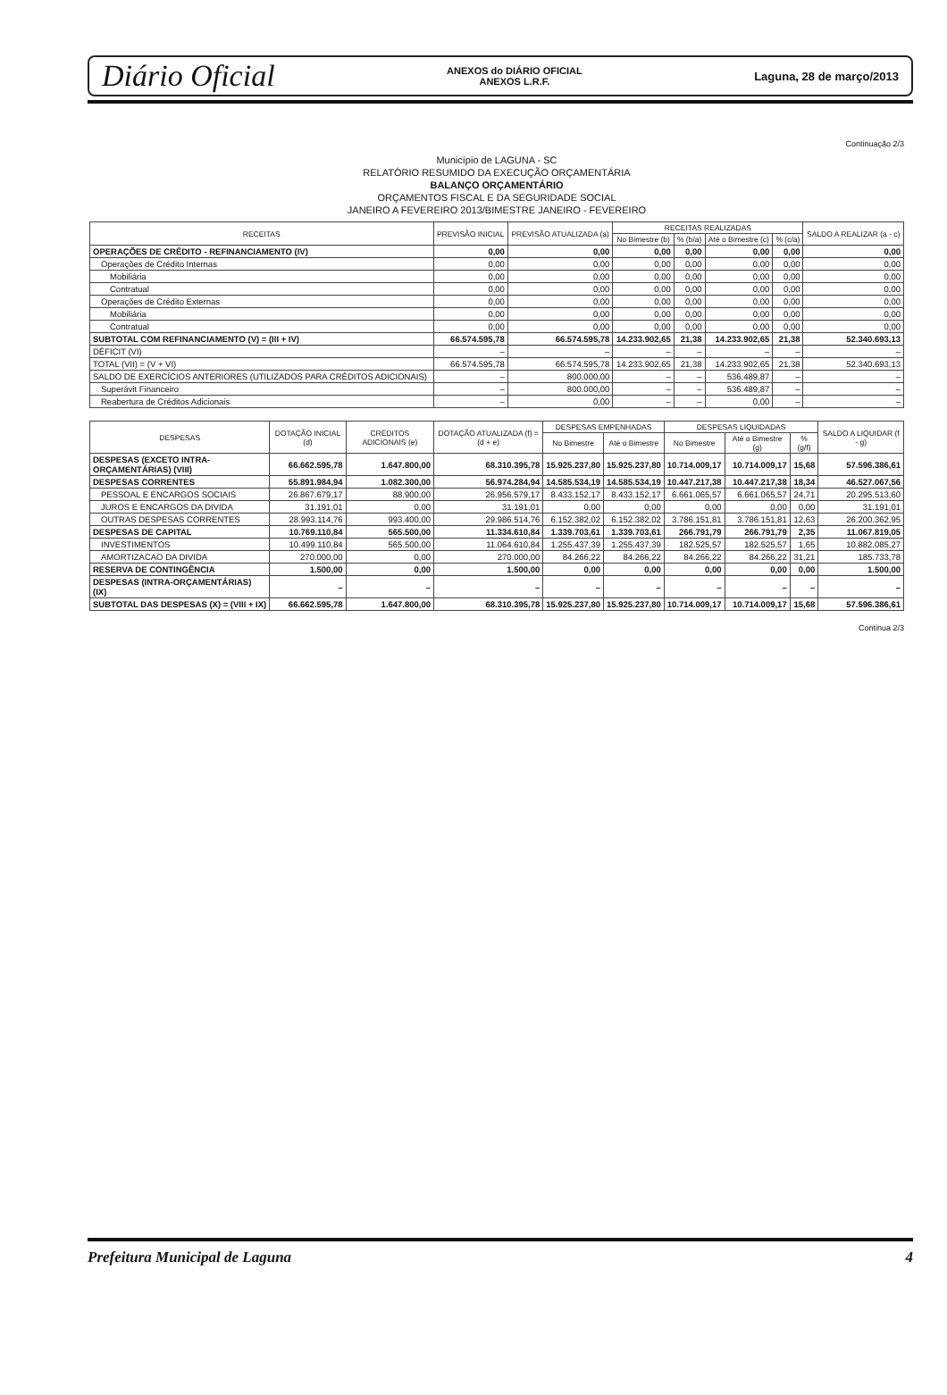Diário Oficial
ANEXOS do DIÁRIO OFICIAL
ANEXOS L.R.F.
Laguna, 28 de março/2013
Continuação 2/3
Município de LAGUNA - SC
RELATÓRIO RESUMIDO DA EXECUÇÃO ORÇAMENTÁRIA
BALANÇO ORÇAMENTÁRIO
ORÇAMENTOS FISCAL E DA SEGURIDADE SOCIAL
JANEIRO A FEVEREIRO 2013/BIMESTRE JANEIRO - FEVEREIRO
| RECEITAS | PREVISÃO INICIAL | PREVISÃO ATUALIZADA (a) | RECEITAS REALIZADAS | | | | SALDO A REALIZAR (a - c) |
| --- | --- | --- | --- | --- | --- | --- | --- |
| | | | No Bimestre (b) | % (b/a) | Até o Bimestre (c) | % (c/a) | |
| OPERAÇÕES DE CRÉDITO - REFINANCIAMENTO (IV) | 0,00 | 0,00 | 0,00 | 0,00 | 0,00 | 0,00 | 0,00 |
| Operações de Crédito Internas | 0,00 | 0,00 | 0,00 | 0,00 | 0,00 | 0,00 | 0,00 |
| Mobiliária | 0,00 | 0,00 | 0,00 | 0,00 | 0,00 | 0,00 | 0,00 |
| Contratual | 0,00 | 0,00 | 0,00 | 0,00 | 0,00 | 0,00 | 0,00 |
| Operações de Crédito Externas | 0,00 | 0,00 | 0,00 | 0,00 | 0,00 | 0,00 | 0,00 |
| Mobiliária | 0,00 | 0,00 | 0,00 | 0,00 | 0,00 | 0,00 | 0,00 |
| Contratual | 0,00 | 0,00 | 0,00 | 0,00 | 0,00 | 0,00 | 0,00 |
| SUBTOTAL COM REFINANCIAMENTO (V) = (III + IV) | 66.574.595,78 | 66.574.595,78 | 14.233.902,65 | 21,38 | 14.233.902,65 | 21,38 | 52.340.693,13 |
| DÉFICIT (VI) | – | – | – | – | – | – | – |
| TOTAL (VII) = (V + VI) | 66.574.595,78 | 66.574.595,78 | 14.233.902,65 | 21,38 | 14.233.902,65 | 21,38 | 52.340.693,13 |
| SALDO DE EXERCÍCIOS ANTERIORES (UTILIZADOS PARA CRÉDITOS ADICIONAIS) | – | 800.000,00 | – | – | 536.489,87 | – | – |
| Superávit Financeiro | – | 800.000,00 | – | – | 536.489,87 | – | – |
| Reabertura de Créditos Adicionais | – | 0,00 | – | – | 0,00 | – | – |
| DESPESAS | DOTAÇÃO INICIAL (d) | CRÉDITOS ADICIONAIS (e) | DOTAÇÃO ATUALIZADA (f) = (d + e) | DESPESAS EMPENHADAS | | DESPESAS LIQUIDADAS | | | SALDO A LIQUIDAR (f - g) |
| --- | --- | --- | --- | --- | --- | --- | --- | --- | --- |
| | | | | No Bimestre | Até o Bimestre | No Bimestre | Até o Bimestre (g) | % (g/f) | |
| DESPESAS (EXCETO INTRA-ORÇAMENTÁRIAS) (VIII) | 66.662.595,78 | 1.647.800,00 | 68.310.395,78 | 15.925.237,80 | 15.925.237,80 | 10.714.009,17 | 10.714.009,17 | 15,68 | 57.596.386,61 |
| DESPESAS CORRENTES | 55.891.984,94 | 1.082.300,00 | 56.974.284,94 | 14.585.534,19 | 14.585.534,19 | 10.447.217,38 | 10.447.217,38 | 18,34 | 46.527.067,56 |
| PESSOAL E ENCARGOS SOCIAIS | 26.867.679,17 | 88.900,00 | 26.956.579,17 | 8.433.152,17 | 8.433.152,17 | 6.661.065,57 | 6.661.065,57 | 24,71 | 20.295.513,60 |
| JUROS E ENCARGOS DA DIVIDA | 31.191,01 | 0,00 | 31.191,01 | 0,00 | 0,00 | 0,00 | 0,00 | 0,00 | 31.191,01 |
| OUTRAS DESPESAS CORRENTES | 28.993.114,76 | 993.400,00 | 29.986.514,76 | 6.152.382,02 | 6.152.382,02 | 3.786.151,81 | 3.786.151,81 | 12,63 | 26.200.362,95 |
| DESPESAS DE CAPITAL | 10.769.110,84 | 565.500,00 | 11.334.610,84 | 1.339.703,61 | 1.339.703,61 | 266.791,79 | 266.791,79 | 2,35 | 11.067.819,05 |
| INVESTIMENTOS | 10.499.110,84 | 565.500,00 | 11.064.610,84 | 1.255.437,39 | 1.255.437,39 | 182.525,57 | 182.525,57 | 1,65 | 10.882.085,27 |
| AMORTIZACAO DA DIVIDA | 270.000,00 | 0,00 | 270.000,00 | 84.266,22 | 84.266,22 | 84.266,22 | 84.266,22 | 31,21 | 185.733,78 |
| RESERVA DE CONTINGÊNCIA | 1.500,00 | 0,00 | 1.500,00 | 0,00 | 0,00 | 0,00 | 0,00 | 0,00 | 1.500,00 |
| DESPESAS (INTRA-ORÇAMENTÁRIAS) (IX) | – | – | – | – | – | – | – | – | – |
| SUBTOTAL DAS DESPESAS (X) = (VIII + IX) | 66.662.595,78 | 1.647.800,00 | 68.310.395,78 | 15.925.237,80 | 15.925.237,80 | 10.714.009,17 | 10.714.009,17 | 15,68 | 57.596.386,61 |
Continua 2/3
Prefeitura Municipal de Laguna 4